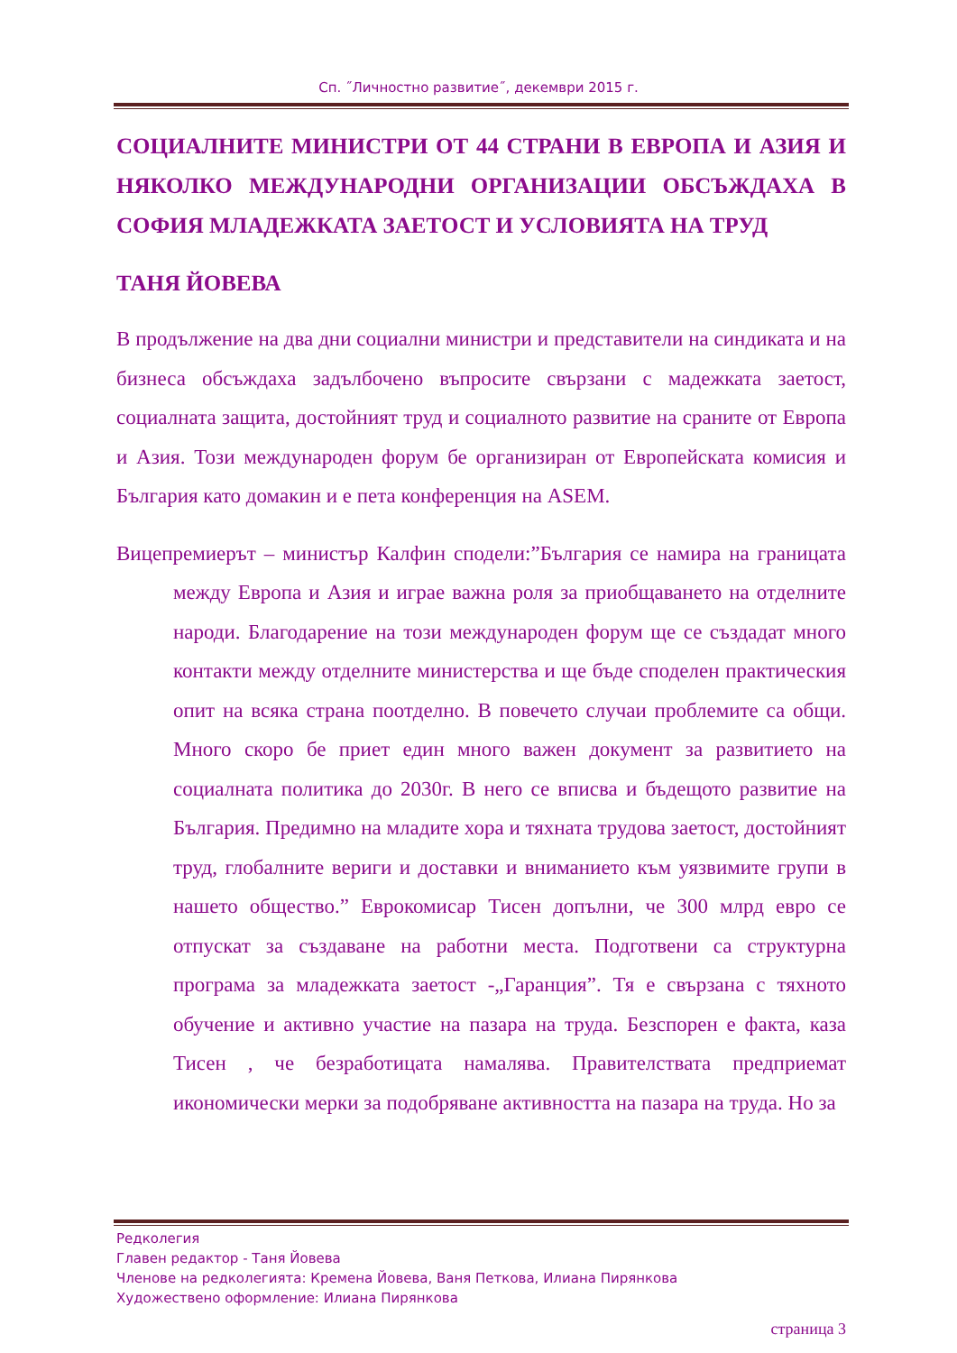Сп. ˝Личностно развитие˝, декември 2015 г.
СОЦИАЛНИТЕ МИНИСТРИ ОТ 44 СТРАНИ В ЕВРОПА И АЗИЯ И НЯКОЛКО МЕЖДУНАРОДНИ ОРГАНИЗАЦИИ ОБСЪЖДАХА В СОФИЯ МЛАДЕЖКАТА ЗАЕТОСТ И УСЛОВИЯТА НА ТРУД
ТАНЯ ЙОВЕВА
В продължение на два дни социални министри и представители на синдиката и на бизнеса обсъждаха задълбочено въпросите свързани с мадежката заетост, социалната защита, достойният труд и социалното развитие на сраните от Европа и Азия. Този международен форум бе организиран от Европейската комисия и България като домакин и е пета конференция на ASEM.
Вицепремиерът – министър Калфин сподели:”България се намира на границата между Европа и Азия и играе важна роля за приобщаването на отделните народи. Благодарение на този международен форум ще се създадат много контакти между отделните министерства и ще бъде споделен практическия опит на всяка страна поотделно. В повечето случаи проблемите са общи. Много скоро бе приет един много важен документ за развитието на социалната политика до 2030г. В него се вписва и бъдещото развитие на България. Предимно на младите хора и тяхната трудова заетост, достойният труд, глобалните вериги и доставки и вниманието към уязвимите групи в нашето общество.” Еврокомисар Тисен допълни, че 300 млрд евро се отпускат за създаване на работни места. Подготвени са структурна програма за младежката заетост -„Гаранция”. Тя е свързана с тяхното обучение и активно участие на пазара на труда. Безспорен е факта, каза Тисен , че безработицата намалява. Правителствата предприемат икономически мерки за подобряване активността на пазара на труда. Но за
Редколегия
Главен редактор - Таня Йовева
Членове на редколегията: Кремена Йовева, Ваня Петкова, Илиана Пирянкова
Художествено оформление: Илиана Пирянкова
страница 3